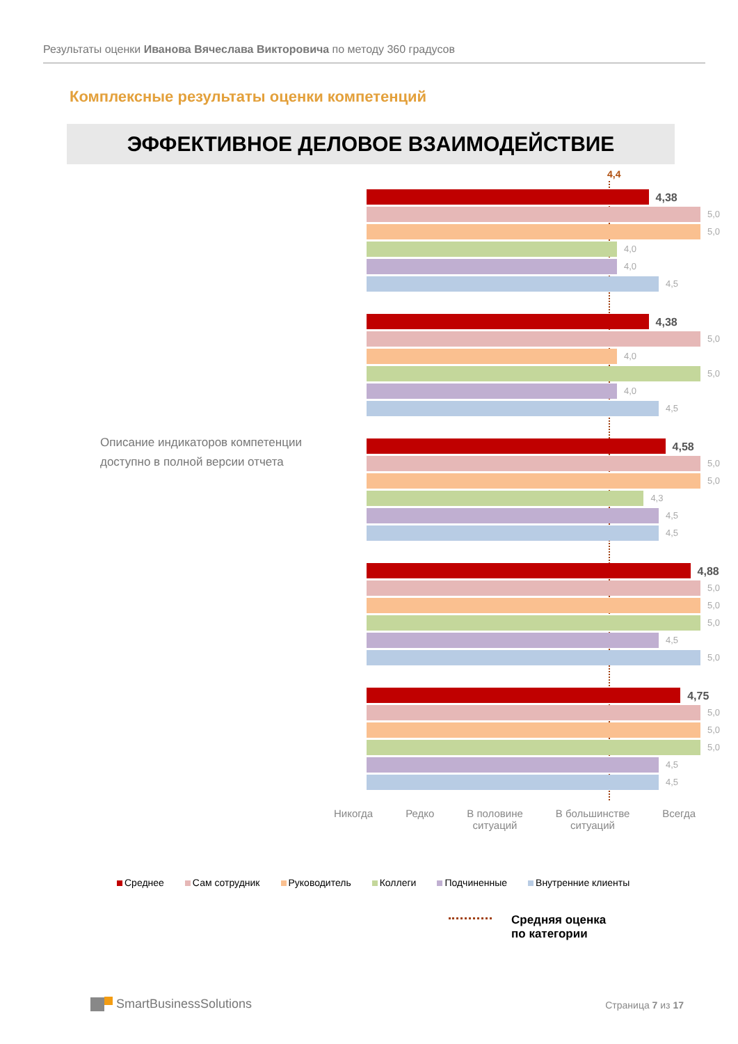Результаты оценки Иванова Вячеслава Викторовича по методу 360 градусов
Комплексные результаты оценки компетенций
ЭФФЕКТИВНОЕ ДЕЛОВОЕ ВЗАИМОДЕЙСТВИЕ
Описание индикаторов компетенции
доступно в полной версии отчета
4,4
4,38
5,0
5,0
4,0
4,0
4,5
4,38
5,0
4,0
5,0
4,0
4,5
4,58
5,0
5,0
4,3
4,5
4,5
4,88
5,0
5,0
5,0
4,5
5,0
4,75
5,0
5,0
5,0
4,5
4,5
Никогда Редко В половине
ситуаций
В большинстве
ситуаций
Всегда
Среднее Сам сотрудник Руководитель Коллеги Подчиненные Внутренние клиенты
Средняя оценка
по категории
SmartBusinessSolutions Страница 7 из 17